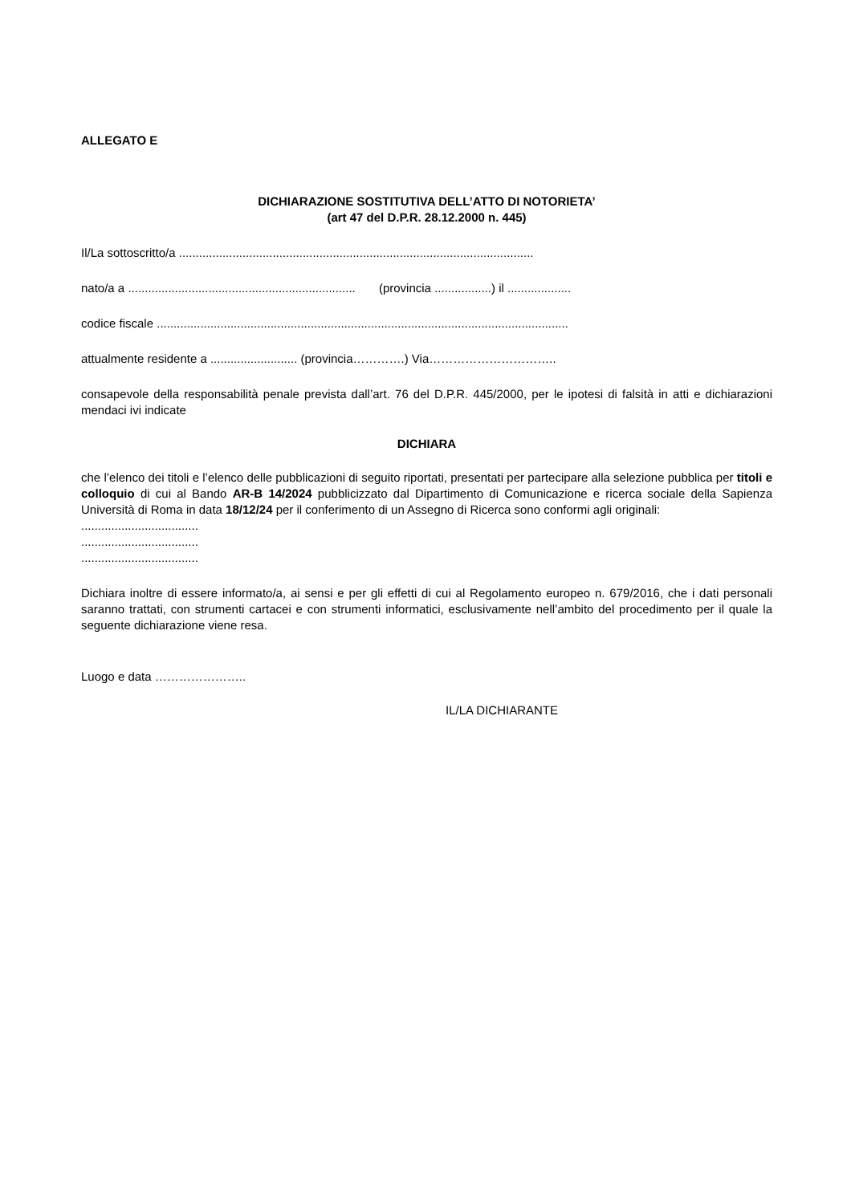ALLEGATO E
DICHIARAZIONE SOSTITUTIVA DELL’ATTO DI NOTORIETA’
(art 47 del D.P.R. 28.12.2000 n. 445)
Il/La sottoscritto/a ..........................................................................................................
nato/a a .................................................................... (provincia .................) il ...................
codice fiscale ...........................................................................................................................
attualmente residente a .......................... (provincia………….) Via…………………………..
consapevole della responsabilità penale prevista dall’art. 76 del D.P.R. 445/2000, per le ipotesi di falsità in atti e dichiarazioni mendaci ivi indicate
DICHIARA
che l’elenco dei titoli e l’elenco delle pubblicazioni di seguito riportati, presentati per partecipare alla selezione pubblica per titoli e colloquio di cui al Bando AR-B 14/2024 pubblicizzato dal Dipartimento di Comunicazione e ricerca sociale della Sapienza Università di Roma in data 18/12/24 per il conferimento di un Assegno di Ricerca sono conformi agli originali:
...................................
...................................
...................................
Dichiara inoltre di essere informato/a, ai sensi e per gli effetti di cui al Regolamento europeo n. 679/2016, che i dati personali saranno trattati, con strumenti cartacei e con strumenti informatici, esclusivamente nell’ambito del procedimento per il quale la seguente dichiarazione viene resa.
Luogo e data …………………..
IL/LA DICHIARANTE